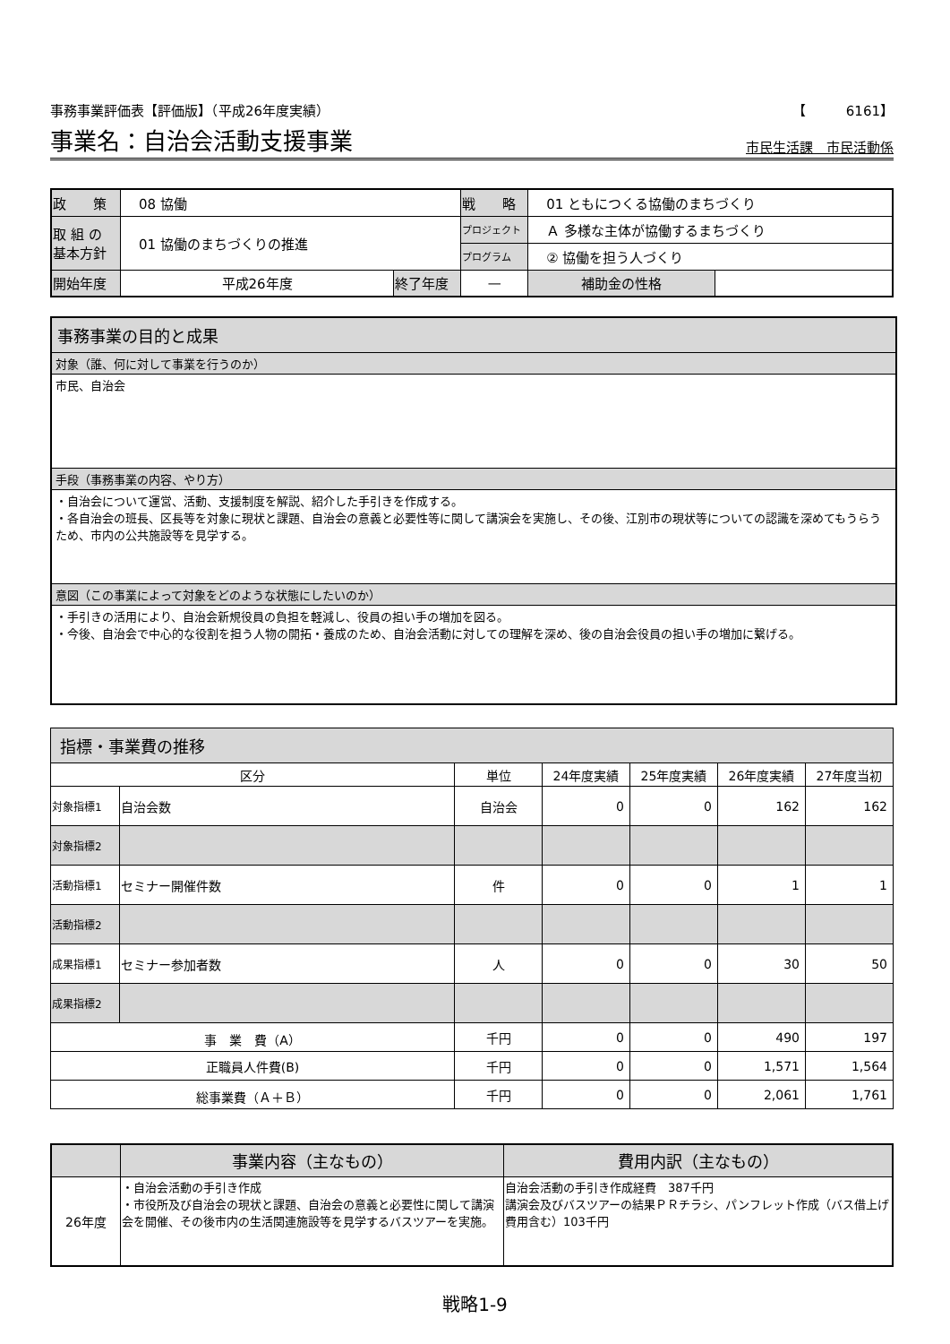事務事業評価表【評価版】（平成26年度実績） 【　　　6161】
事業名：自治会活動支援事業 市民生活課　市民活動係
| 政 策 | 08 協働 | | | 戦 略 | 01 ともにつくる協働のまちづくり | |
| 取 組 の 基本方針 | 01 協働のまちづくりの推進 | | | プロジェクト | Ａ 多様な主体が協働するまちづくり | |
| | | | | プログラム | ② 協働を担う人づくり | |
| 開始年度 | 平成26年度 | 終了年度 | — | | 補助金の性格 | |
事務事業の目的と成果
対象（誰、何に対して事業を行うのか）
市民、自治会
手段（事務事業の内容、やり方）
・自治会について運営、活動、支援制度を解説、紹介した手引きを作成する。
・各自治会の班長、区長等を対象に現状と課題、自治会の意義と必要性等に関して講演会を実施し、その後、江別市の現状等についての認識を深めてもうらうため、市内の公共施設等を見学する。
意図（この事業によって対象をどのような状態にしたいのか）
・手引きの活用により、自治会新規役員の負担を軽減し、役員の担い手の増加を図る。
・今後、自治会で中心的な役割を担う人物の開拓・養成のため、自治会活動に対しての理解を深め、後の自治会役員の担い手の増加に繋げる。
指標・事業費の推移
| 区分 | | 単位 | 24年度実績 | 25年度実績 | 26年度実績 | 27年度当初 |
| --- | --- | --- | --- | --- | --- | --- |
| 対象指標1 | 自治会数 | 自治会 | 0 | 0 | 162 | 162 |
| 対象指標2 | | | | | | |
| 活動指標1 | セミナー開催件数 | 件 | 0 | 0 | 1 | 1 |
| 活動指標2 | | | | | | |
| 成果指標1 | セミナー参加者数 | 人 | 0 | 0 | 30 | 50 |
| 成果指標2 | | | | | | |
| 事 業 費（A） | | 千円 | 0 | 0 | 490 | 197 |
| 正職員人件費(B) | | 千円 | 0 | 0 | 1,571 | 1,564 |
| 総事業費（Ａ＋Ｂ） | | 千円 | 0 | 0 | 2,061 | 1,761 |
| | 事業内容（主なもの） | 費用内訳（主なもの） |
| --- | --- | --- |
| 26年度 | ・自治会活動の手引き作成 ・市役所及び自治会の現状と課題、自治会の意義と必要性に関して講演会を開催、その後市内の生活関連施設等を見学するバスツアーを実施。 | 自治会活動の手引き作成経費 387千円 講演会及びバスツアーの結果ＰＲチラシ、パンフレット作成（バス借上げ費用含む）103千円 |
戦略1-9